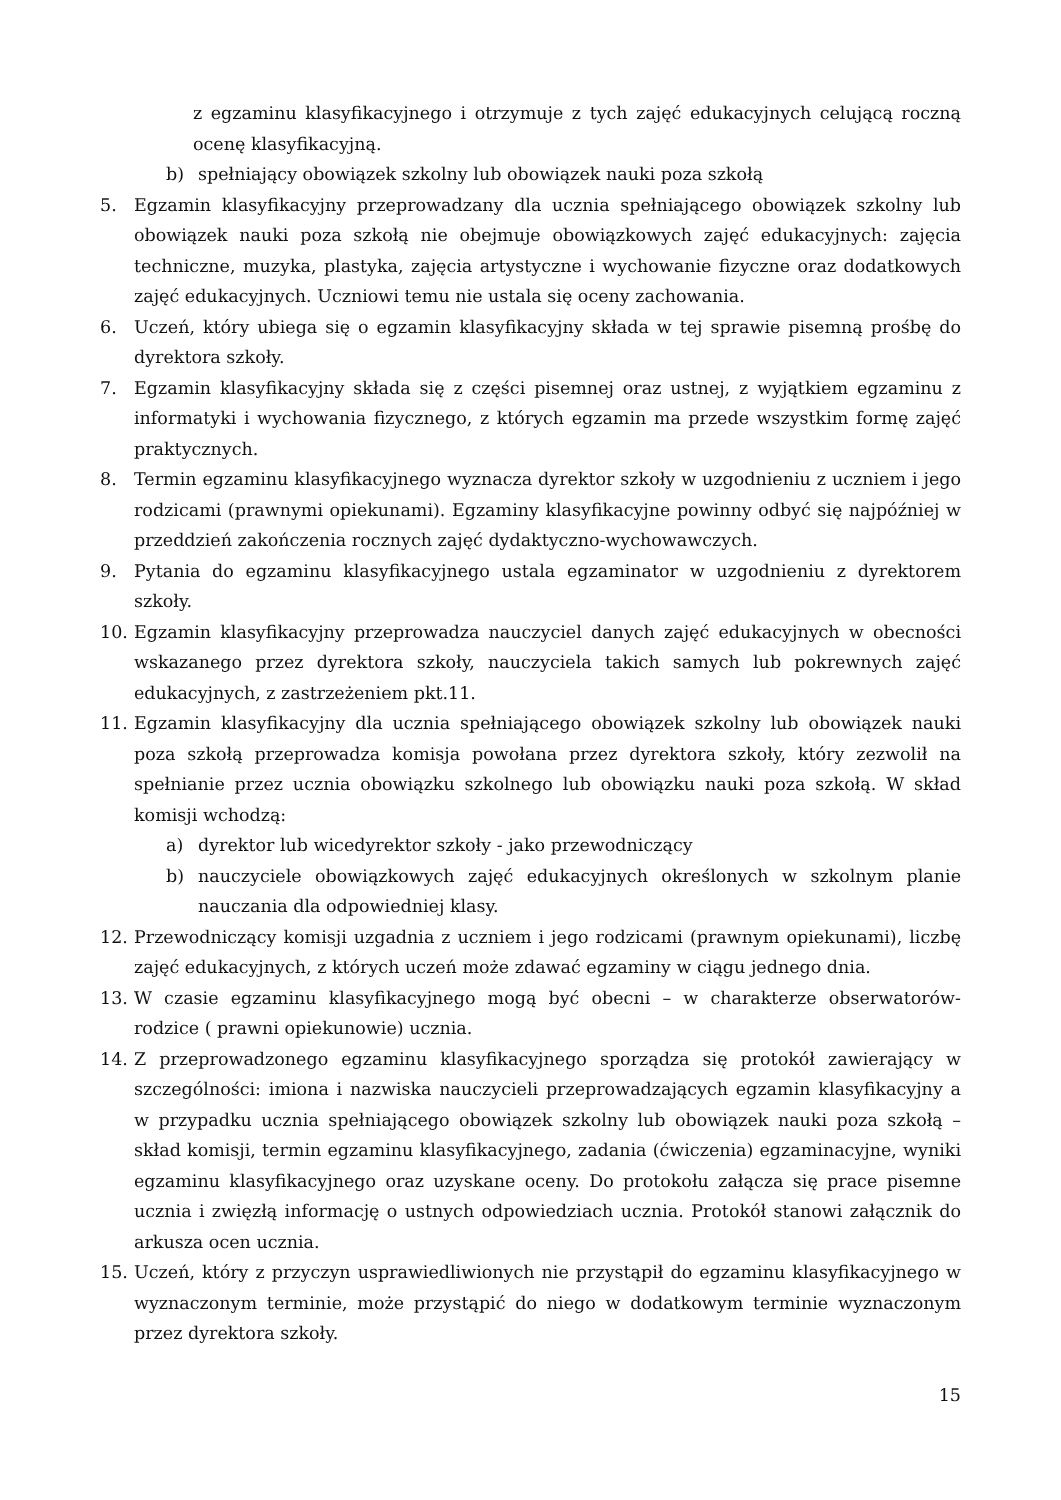z egzaminu klasyfikacyjnego i otrzymuje z tych zajęć edukacyjnych celującą roczną ocenę klasyfikacyjną.
b) spełniający obowiązek szkolny lub obowiązek nauki poza szkołą
5. Egzamin klasyfikacyjny przeprowadzany dla ucznia spełniającego obowiązek szkolny lub obowiązek nauki poza szkołą nie obejmuje obowiązkowych zajęć edukacyjnych: zajęcia techniczne, muzyka, plastyka, zajęcia artystyczne i wychowanie fizyczne oraz dodatkowych zajęć edukacyjnych. Uczniowi temu nie ustala się oceny zachowania.
6. Uczeń, który ubiega się o egzamin klasyfikacyjny składa w tej sprawie pisemną prośbę do dyrektora szkoły.
7. Egzamin klasyfikacyjny składa się z części pisemnej oraz ustnej, z wyjątkiem egzaminu z informatyki i wychowania fizycznego, z których egzamin ma przede wszystkim formę zajęć praktycznych.
8. Termin egzaminu klasyfikacyjnego wyznacza dyrektor szkoły w uzgodnieniu z uczniem i jego rodzicami (prawnymi opiekunami). Egzaminy klasyfikacyjne powinny odbyć się najpóźniej w przeddzień zakończenia rocznych zajęć dydaktyczno-wychowawczych.
9. Pytania do egzaminu klasyfikacyjnego ustala egzaminator w uzgodnieniu z dyrektorem szkoły.
10. Egzamin klasyfikacyjny przeprowadza nauczyciel danych zajęć edukacyjnych w obecności wskazanego przez dyrektora szkoły, nauczyciela takich samych lub pokrewnych zajęć edukacyjnych, z zastrzeżeniem pkt.11.
11. Egzamin klasyfikacyjny dla ucznia spełniającego obowiązek szkolny lub obowiązek nauki poza szkołą przeprowadza komisja powołana przez dyrektora szkoły, który zezwolił na spełnianie przez ucznia obowiązku szkolnego lub obowiązku nauki poza szkołą. W skład komisji wchodzą:
a) dyrektor lub wicedyrektor szkoły - jako przewodniczący
b) nauczyciele obowiązkowych zajęć edukacyjnych określonych w szkolnym planie nauczania dla odpowiedniej klasy.
12. Przewodniczący komisji uzgadnia z uczniem i jego rodzicami (prawnym opiekunami), liczbę zajęć edukacyjnych, z których uczeń może zdawać egzaminy w ciągu jednego dnia.
13. W czasie egzaminu klasyfikacyjnego mogą być obecni – w charakterze obserwatorów- rodzice ( prawni opiekunowie) ucznia.
14. Z przeprowadzonego egzaminu klasyfikacyjnego sporządza się protokół zawierający w szczególności: imiona i nazwiska nauczycieli przeprowadzających egzamin klasyfikacyjny a w przypadku ucznia spełniającego obowiązek szkolny lub obowiązek nauki poza szkołą – skład komisji, termin egzaminu klasyfikacyjnego, zadania (ćwiczenia) egzaminacyjne, wyniki egzaminu klasyfikacyjnego oraz uzyskane oceny. Do protokołu załącza się prace pisemne ucznia i zwięzłą informację o ustnych odpowiedziach ucznia. Protokół stanowi załącznik do arkusza ocen ucznia.
15. Uczeń, który z przyczyn usprawiedliwionych nie przystąpił do egzaminu klasyfikacyjnego w wyznaczonym terminie, może przystąpić do niego w dodatkowym terminie wyznaczonym przez dyrektora szkoły.
15